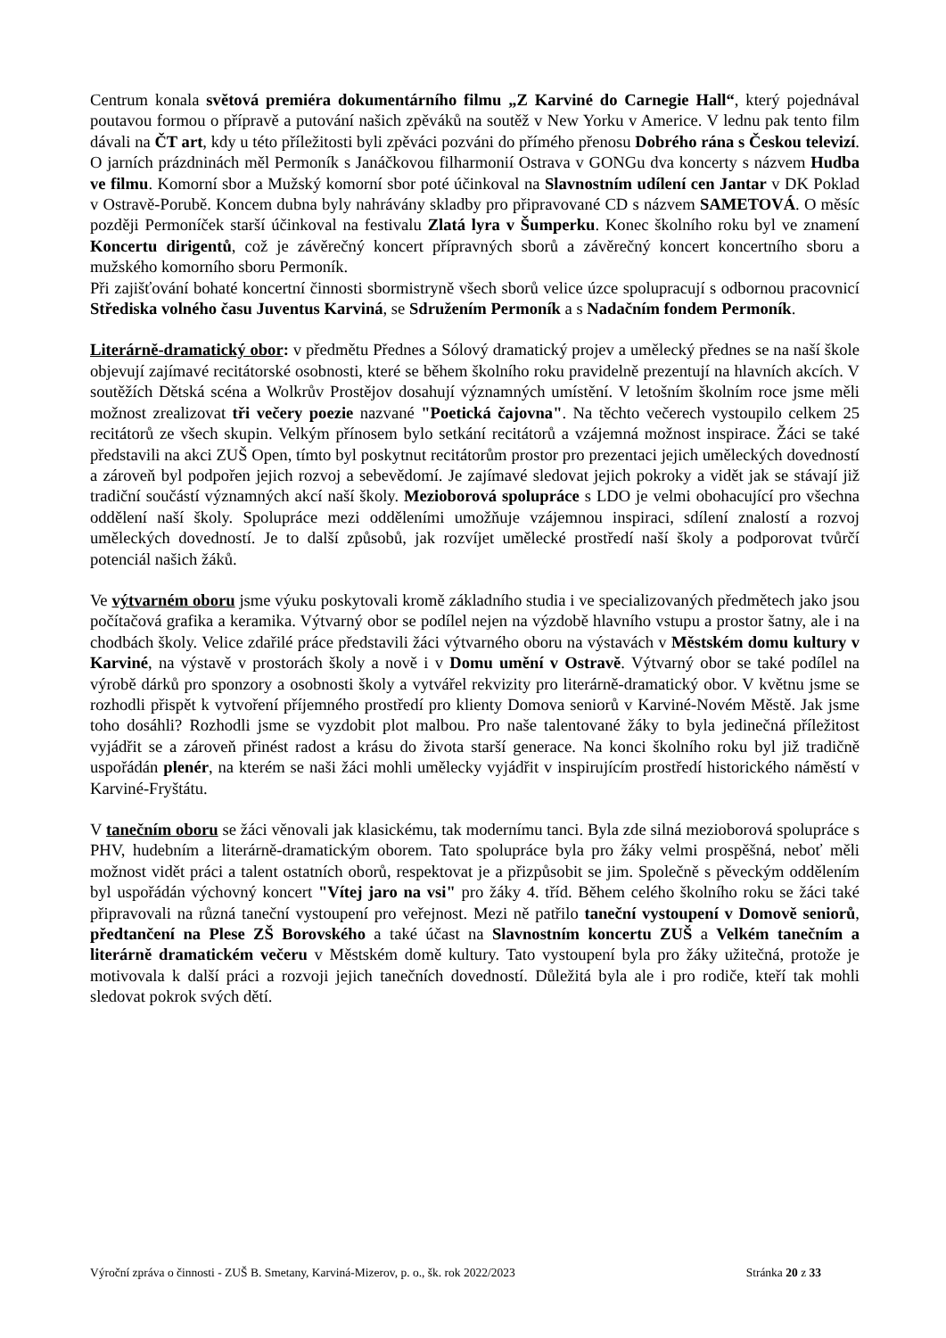Centrum konala světová premiéra dokumentárního filmu „Z Karviné do Carnegie Hall“, který pojednával poutavou formou o přípravě a putování našich zpěváků na soutěž v New Yorku v Americe. V lednu pak tento film dávali na ČT art, kdy u této příležitosti byli zpěváci pozváni do přímého přenosu Dobrého rána s Českou televizí. O jarních prázdninách měl Permoník s Janáčkovou filharmonií Ostrava v GONGu dva koncerty s názvem Hudba ve filmu. Komorní sbor a Mužský komorní sbor poté účinkoval na Slavnostním udílení cen Jantar v DK Poklad v Ostravě-Porubě. Koncem dubna byly nahrávány skladby pro připravované CD s názvem SAMETOVÁ. O měsíc později Permoníček starší účinkoval na festivalu Zlatá lyra v Šumperku. Konec školního roku byl ve znamení Koncertu dirigentů, což je závěrečný koncert přípravných sborů a závěrečný koncert koncertního sboru a mužského komorního sboru Permoník.
Při zajišťování bohaté koncertní činnosti sbormistryně všech sborů velice úzce spolupracují s odbornou pracovnicí Střediska volného času Juventus Karviná, se Sdružením Permoník a s Nadačním fondem Permoník.
Literárně-dramatický obor: v předmětu Přednes a Sólový dramatický projev a umělecký přednes se na naší škole objevují zajímavé recitátorské osobnosti, které se během školního roku pravidelně prezentují na hlavních akcích. V soutěžích Dětská scéna a Wolkrův Prostějov dosahují významných umístění. V letošním školním roce jsme měli možnost zrealizovat tři večery poezie nazvané "Poetická čajovna". Na těchto večerech vystoupilo celkem 25 recitátorů ze všech skupin. Velkým přínosem bylo setkání recitátorů a vzájemná možnost inspirace. Žáci se také představili na akci ZUŠ Open, tímto byl poskytnut recitátorům prostor pro prezentaci jejich uměleckých dovedností a zároveň byl podpořen jejich rozvoj a sebevědomí. Je zajímavé sledovat jejich pokroky a vidět jak se stávají již tradiční součástí významných akcí naší školy. Mezioborová spolupráce s LDO je velmi obohacující pro všechna oddělení naší školy. Spolupráce mezi odděleními umožňuje vzájemnou inspiraci, sdílení znalostí a rozvoj uměleckých dovedností. Je to další způsobů, jak rozvíjet umělecké prostředí naší školy a podporovat tvůrčí potenciál našich žáků.
Ve výtvarném oboru jsme výuku poskytovali kromě základního studia i ve specializovaných předmětech jako jsou počítačová grafika a keramika. Výtvarný obor se podílel nejen na výzdobě hlavního vstupu a prostor šatny, ale i na chodbách školy. Velice zdařilé práce představili žáci výtvarného oboru na výstavách v Městském domu kultury v Karviné, na výstavě v prostorách školy a nově i v Domu umění v Ostravě. Výtvarný obor se také podílel na výrobě dárků pro sponzory a osobnosti školy a vytvářel rekvizity pro literárně-dramatický obor. V květnu jsme se rozhodli přispět k vytvoření příjemného prostředí pro klienty Domova seniorů v Karviné-Novém Městě. Jak jsme toho dosáhli? Rozhodli jsme se vyzdobit plot malbou. Pro naše talentované žáky to byla jedinečná příležitost vyjádřit se a zároveň přinést radost a krásu do života starší generace. Na konci školního roku byl již tradičně uspořádán plenér, na kterém se naši žáci mohli umělecky vyjádřit v inspirujícím prostředí historického náměstí v Karviné-Fryštátu.
V tanečním oboru se žáci věnovali jak klasickému, tak modernímu tanci. Byla zde silná mezioborová spolupráce s PHV, hudebním a literárně-dramatickým oborem. Tato spolupráce byla pro žáky velmi prospěšná, neboť měli možnost vidět práci a talent ostatních oborů, respektovat je a přizpůsobit se jim. Společně s pěveckým oddělením byl uspořádán výchovný koncert "Vítej jaro na vsi" pro žáky 4. tříd. Během celého školního roku se žáci také připravovali na různá taneční vystoupení pro veřejnost. Mezi ně patřilo taneční vystoupení v Domově seniorů, předtančení na Plese ZŠ Borovského a také účast na Slavnostním koncertu ZUŠ a Velkém tanečním a literárně dramatickém večeru v Městském domě kultury. Tato vystoupení byla pro žáky užitečná, protože je motivovala k další práci a rozvoji jejich tanečních dovedností. Důležitá byla ale i pro rodiče, kteří tak mohli sledovat pokrok svých dětí.
Výroční zpráva o činnosti - ZUŠ B. Smetany, Karviná-Mizerov, p. o., šk. rok 2022/2023 Stránka 20 z 33